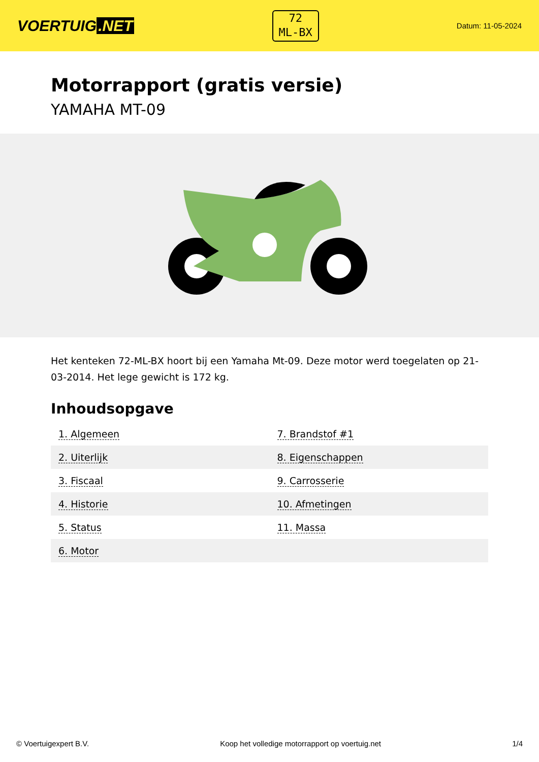VOERTUIG.NET
72
ML-BX
Datum: 11-05-2024
Motorrapport (gratis versie)
YAMAHA MT-09
Het kenteken 72-ML-BX hoort bij een Yamaha Mt-09. Deze motor werd toegelaten op 21-03-2014. Het lege gewicht is 172 kg.
Inhoudsopgave
| 1. Algemeen | 7. Brandstof #1 |
| 2. Uiterlijk | 8. Eigenschappen |
| 3. Fiscaal | 9. Carrosserie |
| 4. Historie | 10. Afmetingen |
| 5. Status | 11. Massa |
| 6. Motor | |
© Voertuigexpert B.V. Koop het volledige motorrapport op voertuig.net 1/4